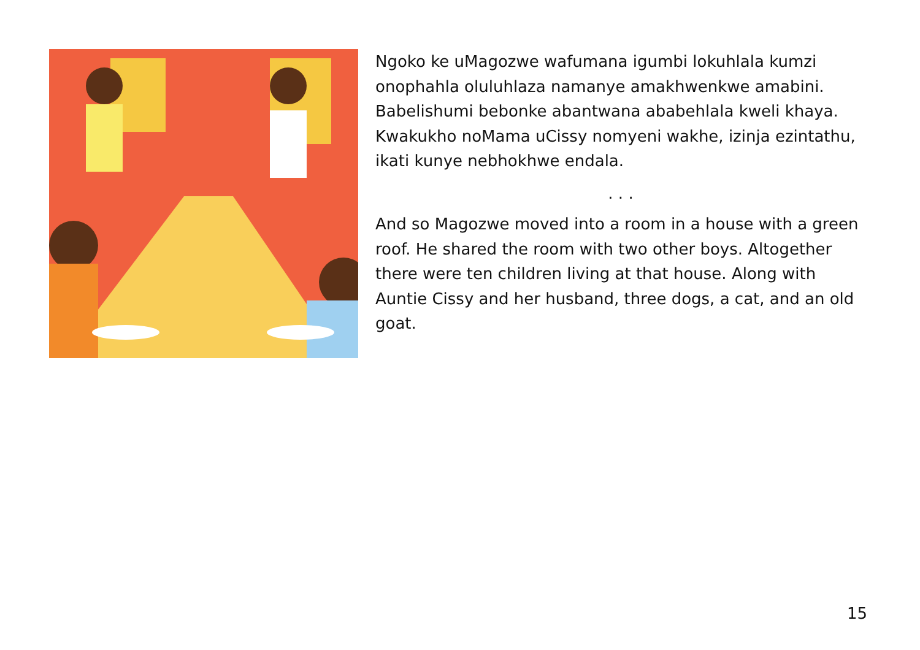Ngoko ke uMagozwe wafumana igumbi lokuhlala kumzi onophahla oluluhlaza namanye amakhwenkwe amabini. Babelishumi bebonke abantwana ababehlala kweli khaya. Kwakukho noMama uCissy nomyeni wakhe, izinja ezintathu, ikati kunye nebhokhwe endala.
. . .
And so Magozwe moved into a room in a house with a green roof. He shared the room with two other boys. Altogether there were ten children living at that house. Along with Auntie Cissy and her husband, three dogs, a cat, and an old goat.
15